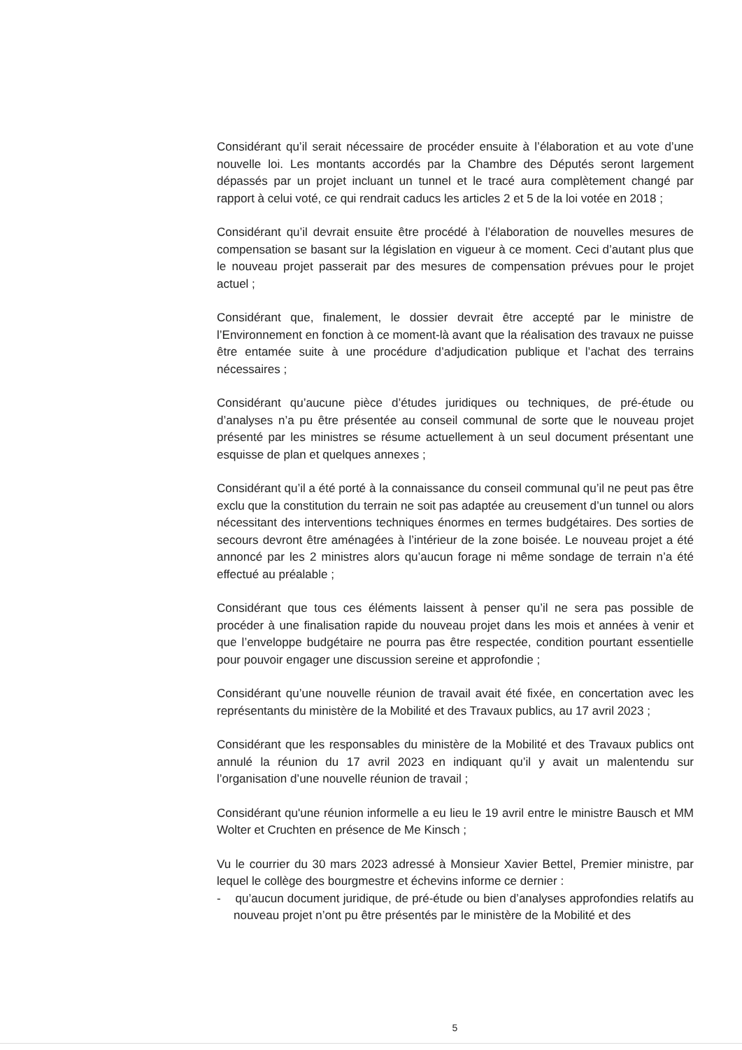Considérant qu’il serait nécessaire de procéder ensuite à l’élaboration et au vote d’une nouvelle loi. Les montants accordés par la Chambre des Députés seront largement dépassés par un projet incluant un tunnel et le tracé aura complètement changé par rapport à celui voté, ce qui rendrait caducs les articles 2 et 5 de la loi votée en 2018 ;
Considérant qu’il devrait ensuite être procédé à l’élaboration de nouvelles mesures de compensation se basant sur la législation en vigueur à ce moment. Ceci d’autant plus que le nouveau projet passerait par des mesures de compensation prévues pour le projet actuel ;
Considérant que, finalement, le dossier devrait être accepté par le ministre de l’Environnement en fonction à ce moment-là avant que la réalisation des travaux ne puisse être entamée suite à une procédure d’adjudication publique et l’achat des terrains nécessaires ;
Considérant qu’aucune pièce d’études juridiques ou techniques, de pré-étude ou d’analyses n’a pu être présentée au conseil communal de sorte que le nouveau projet présenté par les ministres se résume actuellement à un seul document présentant une esquisse de plan et quelques annexes ;
Considérant qu’il a été porté à la connaissance du conseil communal qu’il ne peut pas être exclu que la constitution du terrain ne soit pas adaptée au creusement d’un tunnel ou alors nécessitant des interventions techniques énormes en termes budgétaires. Des sorties de secours devront être aménagées à l’intérieur de la zone boisée. Le nouveau projet a été annoncé par les 2 ministres alors qu’aucun forage ni même sondage de terrain n’a été effectué au préalable ;
Considérant que tous ces éléments laissent à penser qu’il ne sera pas possible de procéder à une finalisation rapide du nouveau projet dans les mois et années à venir et que l’enveloppe budgétaire ne pourra pas être respectée, condition pourtant essentielle pour pouvoir engager une discussion sereine et approfondie ;
Considérant qu’une nouvelle réunion de travail avait été fixée, en concertation avec les représentants du ministère de la Mobilité et des Travaux publics, au 17 avril 2023 ;
Considérant que les responsables du ministère de la Mobilité et des Travaux publics ont annulé la réunion du 17 avril 2023 en indiquant qu’il y avait un malentendu sur l’organisation d’une nouvelle réunion de travail ;
Considérant qu'une réunion informelle a eu lieu le 19 avril entre le ministre Bausch et MM Wolter et Cruchten en présence de Me Kinsch ;
Vu le courrier du 30 mars 2023 adressé à Monsieur Xavier Bettel, Premier ministre, par lequel le collège des bourgmestre et échevins informe ce dernier :
- qu’aucun document juridique, de pré-étude ou bien d’analyses approfondies relatifs au nouveau projet n’ont pu être présentés par le ministère de la Mobilité et des
5